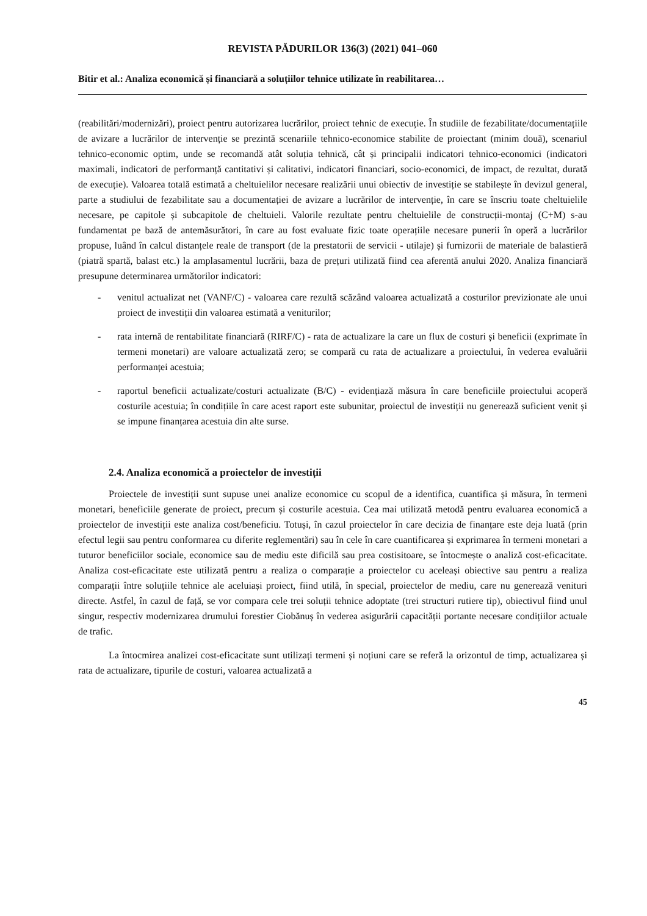REVISTA PĂDURILOR 136(3) (2021) 041–060
Bitir et al.: Analiza economică și financiară a soluțiilor tehnice utilizate în reabilitarea…
(reabilitări/modernizări), proiect pentru autorizarea lucrărilor, proiect tehnic de execuție. În studiile de fezabilitate/documentațiile de avizare a lucrărilor de intervenție se prezintă scenariile tehnico-economice stabilite de proiectant (minim două), scenariul tehnico-economic optim, unde se recomandă atât soluția tehnică, cât și principalii indicatori tehnico-economici (indicatori maximali, indicatori de performanță cantitativi și calitativi, indicatori financiari, socio-economici, de impact, de rezultat, durată de execuție). Valoarea totală estimată a cheltuielilor necesare realizării unui obiectiv de investiție se stabilește în devizul general, parte a studiului de fezabilitate sau a documentației de avizare a lucrărilor de intervenție, în care se înscriu toate cheltuielile necesare, pe capitole și subcapitole de cheltuieli. Valorile rezultate pentru cheltuielile de construcții-montaj (C+M) s-au fundamentat pe bază de antemăsurători, în care au fost evaluate fizic toate operațiile necesare punerii în operă a lucrărilor propuse, luând în calcul distanțele reale de transport (de la prestatorii de servicii - utilaje) și furnizorii de materiale de balastieră (piatră spartă, balast etc.) la amplasamentul lucrării, baza de prețuri utilizată fiind cea aferentă anului 2020. Analiza financiară presupune determinarea următorilor indicatori:
- venitul actualizat net (VANF/C) - valoarea care rezultă scăzând valoarea actualizată a costurilor previzionate ale unui proiect de investiții din valoarea estimată a veniturilor;
- rata internă de rentabilitate financiară (RIRF/C) - rata de actualizare la care un flux de costuri și beneficii (exprimate în termeni monetari) are valoare actualizată zero; se compară cu rata de actualizare a proiectului, în vederea evaluării performanței acestuia;
- raportul beneficii actualizate/costuri actualizate (B/C) - evidențiază măsura în care beneficiile proiectului acoperă costurile acestuia; în condițiile în care acest raport este subunitar, proiectul de investiții nu generează suficient venit și se impune finanțarea acestuia din alte surse.
2.4. Analiza economică a proiectelor de investiții
Proiectele de investiții sunt supuse unei analize economice cu scopul de a identifica, cuantifica și măsura, în termeni monetari, beneficiile generate de proiect, precum și costurile acestuia. Cea mai utilizată metodă pentru evaluarea economică a proiectelor de investiții este analiza cost/beneficiu. Totuși, în cazul proiectelor în care decizia de finanțare este deja luată (prin efectul legii sau pentru conformarea cu diferite reglementări) sau în cele în care cuantificarea și exprimarea în termeni monetari a tuturor beneficiilor sociale, economice sau de mediu este dificilă sau prea costisitoare, se întocmește o analiză cost-eficacitate. Analiza cost-eficacitate este utilizată pentru a realiza o comparație a proiectelor cu aceleași obiective sau pentru a realiza comparații între soluțiile tehnice ale aceluiași proiect, fiind utilă, în special, proiectelor de mediu, care nu generează venituri directe. Astfel, în cazul de față, se vor compara cele trei soluții tehnice adoptate (trei structuri rutiere tip), obiectivul fiind unul singur, respectiv modernizarea drumului forestier Ciobănuș în vederea asigurării capacității portante necesare condițiilor actuale de trafic.
La întocmirea analizei cost-eficacitate sunt utilizați termeni și noțiuni care se referă la orizontul de timp, actualizarea și rata de actualizare, tipurile de costuri, valoarea actualizată a
45